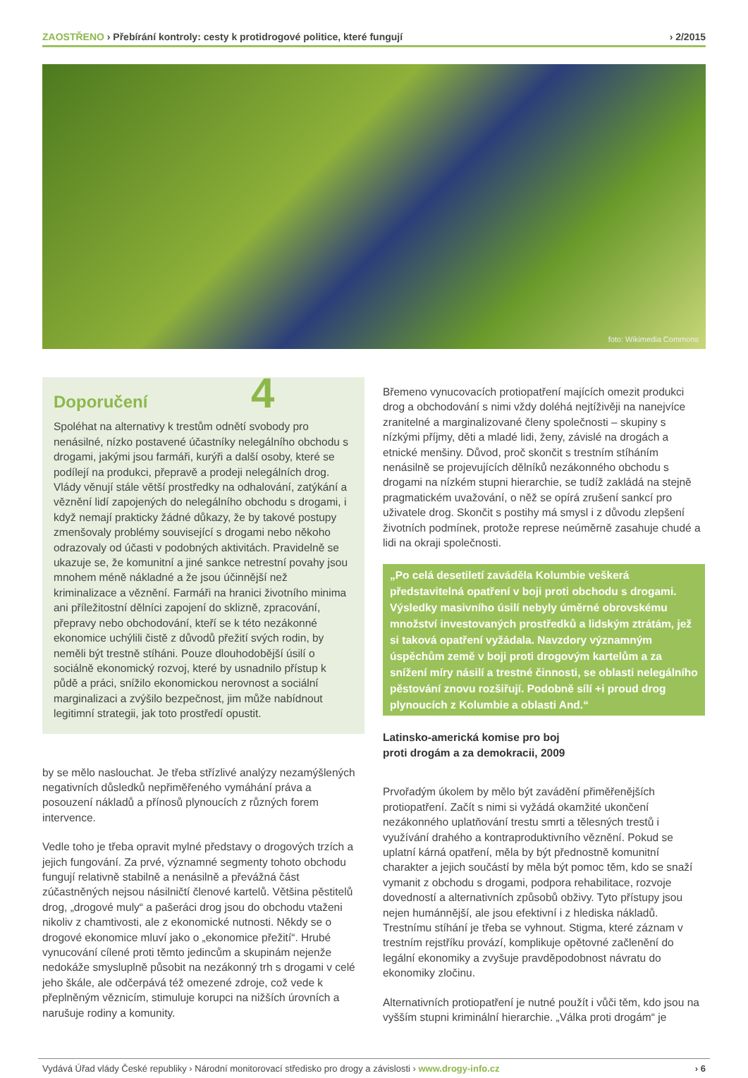ZAOSTŘENO › Přebírání kontroly: cesty k protidrogové politice, které fungují
› 2/2015
foto: Wikimedia Commons
Doporučení 4
Spoléhat na alternativy k trestům odnětí svobody pro nenásilné, nízko postavené účastníky nelegálního obchodu s drogami, jakými jsou farmáři, kurýři a další osoby, které se podílejí na produkci, přepravě a prodeji nelegálních drog. Vlády věnují stále větší prostředky na odhalování, zatýkání a věznění lidí zapojených do nelegálního obchodu s drogami, i když nemají prakticky žádné důkazy, že by takové postupy zmenšovaly problémy související s drogami nebo někoho odrazovaly od účasti v podobných aktivitách. Pravidelně se ukazuje se, že komunitní a jiné sankce netrestní povahy jsou mnohem méně nákladné a že jsou účinnější než kriminalizace a věznění. Farmáři na hranici životního minima ani příležitostní dělníci zapojení do sklizně, zpracování, přepravy nebo obchodování, kteří se k této nezákonné ekonomice uchýlili čistě z důvodů přežití svých rodin, by neměli být trestně stíháni. Pouze dlouhodobější úsilí o sociálně ekonomický rozvoj, které by usnadnilo přístup k půdě a práci, snížilo ekonomickou nerovnost a sociální marginalizaci a zvýšilo bezpečnost, jim může nabídnout legitimní strategii, jak toto prostředí opustit.
by se mělo naslouchat. Je třeba střízlivé analýzy nezamýšlených negativních důsledků nepřiměřeného vymáhání práva a posouzení nákladů a přínosů plynoucích z různých forem intervence.
Vedle toho je třeba opravit mylné představy o drogových trzích a jejich fungování. Za prvé, významné segmenty tohoto obchodu fungují relativně stabilně a nenásilně a převážná část zúčastněných nejsou násilničtí členové kartelů. Většina pěstitelů drog, „drogové muly“ a pašeráci drog jsou do obchodu vtaženi nikoliv z chamtivosti, ale z ekonomické nutnosti. Někdy se o drogové ekonomice mluví jako o „ekonomice přežití“. Hrubé vynucování cílené proti těmto jedincům a skupinám nejenže nedokáže smysluplně působit na nezákonný trh s drogami v celé jeho škále, ale odčerpává též omezené zdroje, což vede k přeplněným věznicím, stimuluje korupci na nižších úrovních a narušuje rodiny a komunity.
Břemeno vynucovacích protiopatření majících omezit produkci drog a obchodování s nimi vždy doléhá nejtíživěji na nanejvíce zranitelné a marginalizované členy společnosti – skupiny s nízkými příjmy, děti a mladé lidi, ženy, závislé na drogách a etnické menšiny. Důvod, proč skončit s trestním stíháním nenásilně se projevujících dělníků nezákonného obchodu s drogami na nízkém stupni hierarchie, se tudíž zakládá na stejně pragmatickém uvažování, o něž se opírá zrušení sankcí pro uživatele drog. Skončit s postihy má smysl i z důvodu zlepšení životních podmínek, protože represe neúměrně zasahuje chudé a lidi na okraji společnosti.
„Po celá desetiletí zaváděla Kolumbie veškerá představitelná opatření v boji proti obchodu s drogami. Výsledky masivního úsilí nebyly úměrné obrovskému množství investovaných prostředků a lidským ztrátám, jež si taková opatření vyžádala. Navzdory významným úspěchům země v boji proti drogovým kartelům a za snížení míry násilí a trestné činnosti, se oblasti nelegálního pěstování znovu rozšiřují. Podobně sílí +i proud drog plynoucích z Kolumbie a oblasti And.“
Latinsko-americká komise pro boj
proti drogám a za demokracii, 2009
Prvořadým úkolem by mělo být zavádění přiměřenějších protiopatření. Začít s nimi si vyžádá okamžité ukončení nezákonného uplatňování trestu smrti a tělesných trestů i využívání drahého a kontraproduktivního věznění. Pokud se uplatní kárná opatření, měla by být přednostně komunitní charakter a jejich součástí by měla být pomoc těm, kdo se snaží vymanit z obchodu s drogami, podpora rehabilitace, rozvoje dovedností a alternativních způsobů obživy. Tyto přístupy jsou nejen humánnější, ale jsou efektivní i z hlediska nákladů. Trestnímu stíhání je třeba se vyhnout. Stigma, které záznam v trestním rejstříku provází, komplikuje opětovné začlenění do legální ekonomiky a zvyšuje pravděpodobnost návratu do ekonomiky zločinu.
Alternativních protiopatření je nutné použít i vůči těm, kdo jsou na vyšším stupni kriminální hierarchie. „Válka proti drogám“ je
Vydává Úřad vlády České republiky › Národní monitorovací středisko pro drogy a závislosti › www.drogy-info.cz
› 6